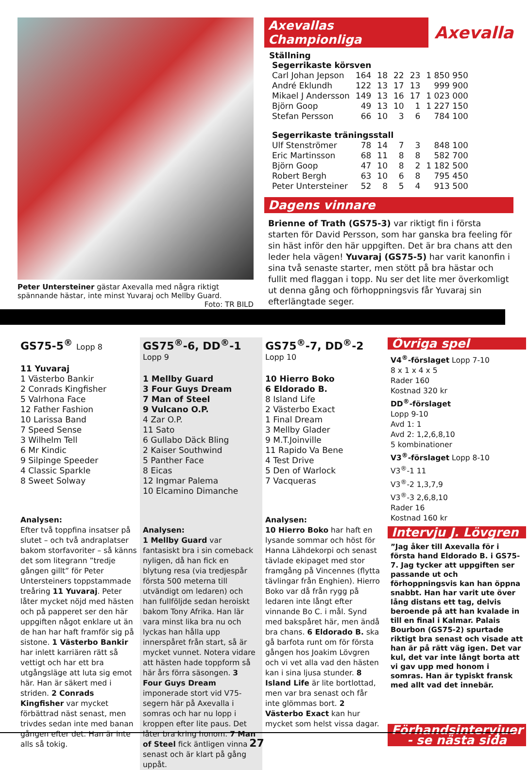Peter Untersteiner gästar Axevalla med några riktigt spännande hästar, inte minst Yuvaraj och Mellby Guard. Foto: TR BILD
Axevallas Championliga Axevalla
Ställning
| Segerrikaste körsven | | | | | |
| Carl Johan Jepson | 164 | 18 | 22 | 23 | 1 850 950 |
| André Eklundh | 122 | 13 | 17 | 13 | 999 900 |
| Mikael J Andersson | 149 | 13 | 16 | 17 | 1 023 000 |
| Björn Goop | 49 | 13 | 10 | 1 | 1 227 150 |
| Stefan Persson | 66 | 10 | 3 | 6 | 784 100 |
| Segerrikaste träningsstall | | | | | |
| Ulf Stenströmer | 78 | 14 | 7 | 3 | 848 100 |
| Eric Martinsson | 68 | 11 | 8 | 8 | 582 700 |
| Björn Goop | 47 | 10 | 8 | 2 | 1 182 500 |
| Robert Bergh | 63 | 10 | 6 | 8 | 795 450 |
| Peter Untersteiner | 52 | 8 | 5 | 4 | 913 500 |
Dagens vinnare
Brienne of Trath (GS75-3) var riktigt fin i första starten för David Persson, som har ganska bra feeling för sin häst inför den här uppgiften. Det är bra chans att den leder hela vägen! Yuvaraj (GS75-5) har varit kanonfin i sina två senaste starter, men stött på bra hästar och fullit med flaggan i topp. Nu ser det lite mer överkomligt ut denna gång och förhoppningsvis får Yuvaraj sin efterlängtade seger.
GS75-5<sup>®</sup> Lopp 8
11 Yuvaraj
1 Västerbo Bankir
2 Conrads Kingfisher
5 Valrhona Face
12 Father Fashion
10 Larissa Band
7 Speed Sense
3 Wilhelm Tell
6 Mr Kindic
9 Silpinge Speeder
4 Classic Sparkle
8 Sweet Solway
Analysen:
Efter två toppfina insatser på slutet – och två andraplatser bakom storfavoriter – så känns det som litegrann ”tredje gången gillt” för Peter Untersteiners toppstammade treåring 11 Yuvaraj. Peter låter mycket nöjd med hästen och på papperet ser den här uppgiften något enklare ut än de han har haft framför sig på sistone. 1 Västerbo Bankir har inlett karriären rätt så vettigt och har ett bra utgångsläge att luta sig emot här. Han är säkert med i striden. 2 Conrads Kingfisher var mycket förbättrad näst senast, men trivdes sedan inte med banan gången efter det. Han är inte alls så tokig.
GS75<sup>®</sup>-6, DD<sup>®</sup>-1 Lopp 9
1 Mellby Guard
3 Four Guys Dream
7 Man of Steel
9 Vulcano O.P.
4 Zar O.P.
11 Sato
6 Gullabo Däck Bling
2 Kaiser Southwind
5 Panther Face
8 Eicas
12 Ingmar Palema
10 Elcamino Dimanche
Analysen:
1 Mellby Guard var fantasiskt bra i sin comeback nyligen, då han fick en blytung resa (via tredjespår första 500 meterna till utvändigt om ledaren) och han fullföljde sedan heroiskt bakom Tony Afrika. Han lär vara minst lika bra nu och lyckas han hålla upp innerspåret från start, så är mycket vunnet. Notera vidare att hästen hade toppform så här års förra säsongen. 3 Four Guys Dream imponerade stort vid V75-segern här på Axevalla i somras och har nu lopp i kroppen efter lite paus. Det låter bra kring honom. 7 Man of Steel fick äntligen vinna senast och är klart på gång uppåt.
GS75<sup>®</sup>-7, DD<sup>®</sup>-2 Lopp 10
10 Hierro Boko
6 Eldorado B.
8 Island Life
2 Västerbo Exact
1 Final Dream
3 Mellby Glader
9 M.T.Joinville
11 Rapido Va Bene
4 Test Drive
5 Den of Warlock
7 Vacqueras
Analysen:
10 Hierro Boko har haft en lysande sommar och höst för Hanna Lähdekorpi och senast tävlade ekipaget med stor framgång på Vincennes (flytta tävlingar från Enghien). Hierro Boko var då från rygg på ledaren inte långt efter vinnande Bo C. i mål. Synd med bakspåret här, men ändå bra chans. 6 Eldorado B. ska gå barfota runt om för första gången hos Joakim Lövgren och vi vet alla vad den hästen kan i sina ljusa stunder. 8 Island Life är lite bortlottad, men var bra senast och får inte glömmas bort. 2 Västerbo Exact kan hur mycket som helst vissa dagar.
Övriga spel
V4<sup>®</sup>-förslaget Lopp 7-10
8 x 1 x 4 x 5
Rader 160
Kostnad 320 kr
DD<sup>®</sup>-förslaget
Lopp 9-10
Avd 1: 1
Avd 2: 1,2,6,8,10
5 kombinationer
V3<sup>®</sup>-förslaget Lopp 8-10
V3<sup>®</sup>-1 11
V3<sup>®</sup>-2 1,3,7,9
V3<sup>®</sup>-3 2,6,8,10
Rader 16
Kostnad 160 kr
Intervju J. Lövgren
”Jag åker till Axevalla för i första hand Eldorado B. i GS75-7. Jag tycker att uppgiften ser passande ut och förhoppningsvis kan han öppna snabbt. Han har varit ute över lång distans ett tag, delvis beroende på att han kvalade in till en final i Kalmar. Palais Bourbon (GS75-2) spurtade riktigt bra senast och visade att han är på rätt väg igen. Det var kul, det var inte långt borta att vi gav upp med honom i somras. Han är typiskt fransk med allt vad det innebär.
Förhandsintervjuer
- se nästa sida
27